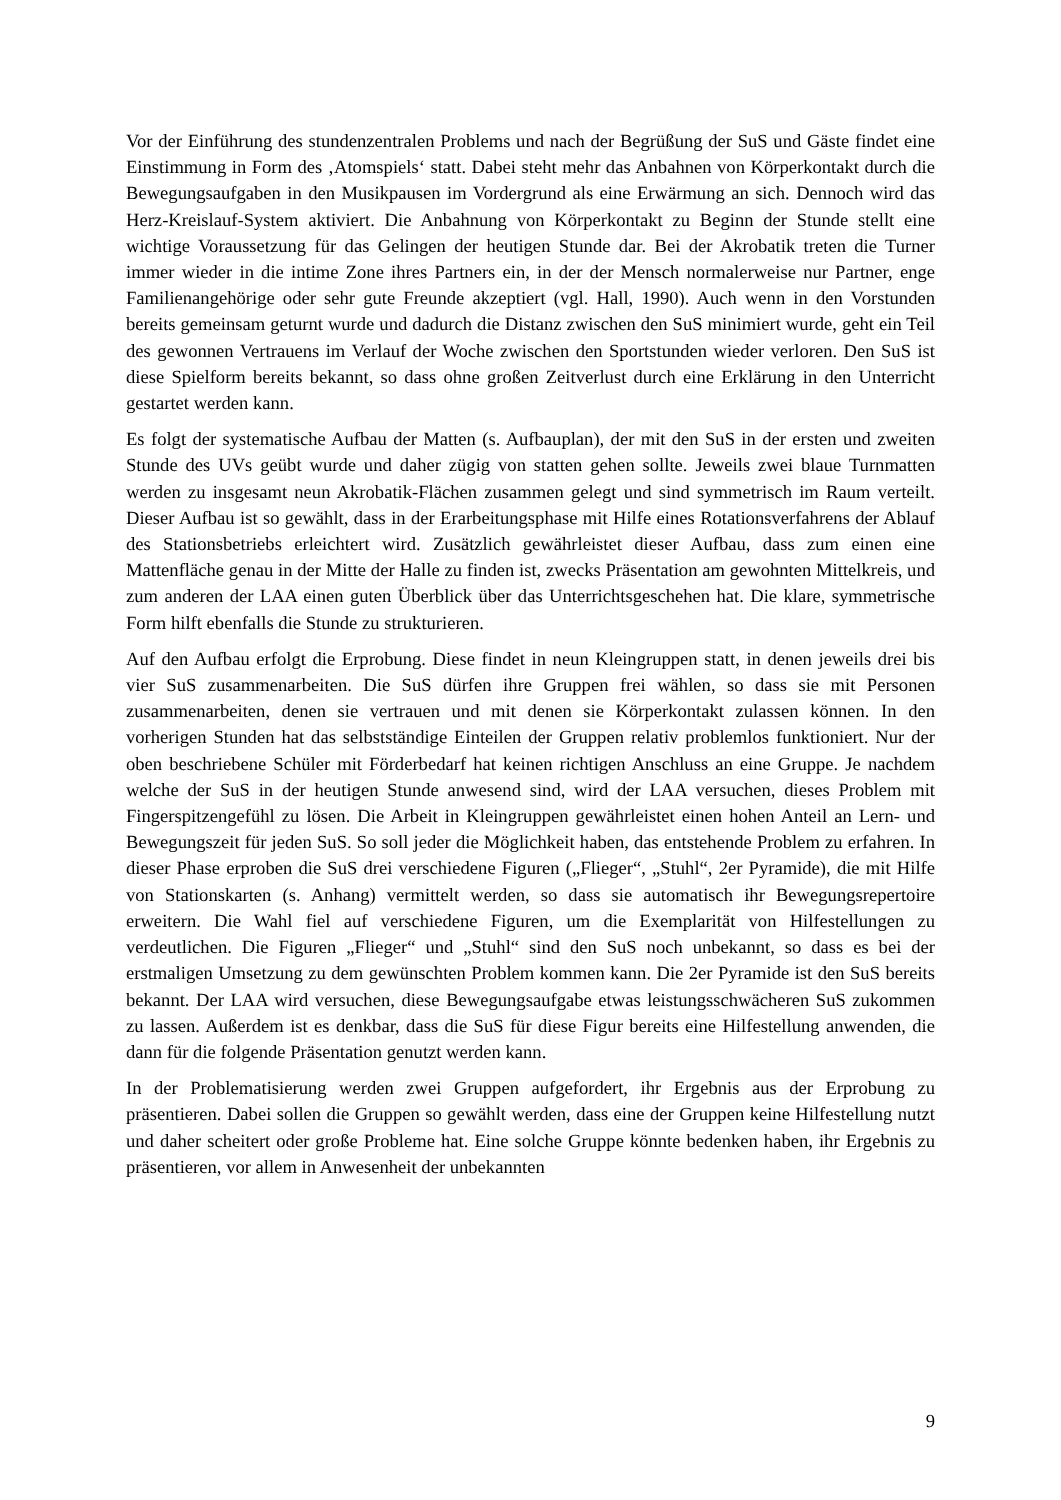Vor der Einführung des stundenzentralen Problems und nach der Begrüßung der SuS und Gäste findet eine Einstimmung in Form des ‚Atomspiels‘ statt. Dabei steht mehr das Anbahnen von Körperkontakt durch die Bewegungsaufgaben in den Musikpausen im Vordergrund als eine Erwärmung an sich. Dennoch wird das Herz-Kreislauf-System aktiviert. Die Anbahnung von Körperkontakt zu Beginn der Stunde stellt eine wichtige Voraussetzung für das Gelingen der heutigen Stunde dar. Bei der Akrobatik treten die Turner immer wieder in die intime Zone ihres Partners ein, in der der Mensch normalerweise nur Partner, enge Familienangehörige oder sehr gute Freunde akzeptiert (vgl. Hall, 1990). Auch wenn in den Vorstunden bereits gemeinsam geturnt wurde und dadurch die Distanz zwischen den SuS minimiert wurde, geht ein Teil des gewonnen Vertrauens im Verlauf der Woche zwischen den Sportstunden wieder verloren. Den SuS ist diese Spielform bereits bekannt, so dass ohne großen Zeitverlust durch eine Erklärung in den Unterricht gestartet werden kann.
Es folgt der systematische Aufbau der Matten (s. Aufbauplan), der mit den SuS in der ersten und zweiten Stunde des UVs geübt wurde und daher zügig von statten gehen sollte. Jeweils zwei blaue Turnmatten werden zu insgesamt neun Akrobatik-Flächen zusammen gelegt und sind symmetrisch im Raum verteilt. Dieser Aufbau ist so gewählt, dass in der Erarbeitungsphase mit Hilfe eines Rotationsverfahrens der Ablauf des Stationsbetriebs erleichtert wird. Zusätzlich gewährleistet dieser Aufbau, dass zum einen eine Mattenfläche genau in der Mitte der Halle zu finden ist, zwecks Präsentation am gewohnten Mittelkreis, und zum anderen der LAA einen guten Überblick über das Unterrichtsgeschehen hat. Die klare, symmetrische Form hilft ebenfalls die Stunde zu strukturieren.
Auf den Aufbau erfolgt die Erprobung. Diese findet in neun Kleingruppen statt, in denen jeweils drei bis vier SuS zusammenarbeiten. Die SuS dürfen ihre Gruppen frei wählen, so dass sie mit Personen zusammenarbeiten, denen sie vertrauen und mit denen sie Körperkontakt zulassen können. In den vorherigen Stunden hat das selbstständige Einteilen der Gruppen relativ problemlos funktioniert. Nur der oben beschriebene Schüler mit Förderbedarf hat keinen richtigen Anschluss an eine Gruppe. Je nachdem welche der SuS in der heutigen Stunde anwesend sind, wird der LAA versuchen, dieses Problem mit Fingerspitzengefühl zu lösen. Die Arbeit in Kleingruppen gewährleistet einen hohen Anteil an Lern- und Bewegungszeit für jeden SuS. So soll jeder die Möglichkeit haben, das entstehende Problem zu erfahren. In dieser Phase erproben die SuS drei verschiedene Figuren („Flieger“, „Stuhl“, 2er Pyramide), die mit Hilfe von Stationskarten (s. Anhang) vermittelt werden, so dass sie automatisch ihr Bewegungsrepertoire erweitern. Die Wahl fiel auf verschiedene Figuren, um die Exemplarität von Hilfestellungen zu verdeutlichen. Die Figuren „Flieger“ und „Stuhl“ sind den SuS noch unbekannt, so dass es bei der erstmaligen Umsetzung zu dem gewünschten Problem kommen kann. Die 2er Pyramide ist den SuS bereits bekannt. Der LAA wird versuchen, diese Bewegungsaufgabe etwas leistungsschwächeren SuS zukommen zu lassen. Außerdem ist es denkbar, dass die SuS für diese Figur bereits eine Hilfestellung anwenden, die dann für die folgende Präsentation genutzt werden kann.
In der Problematisierung werden zwei Gruppen aufgefordert, ihr Ergebnis aus der Erprobung zu präsentieren. Dabei sollen die Gruppen so gewählt werden, dass eine der Gruppen keine Hilfestellung nutzt und daher scheitert oder große Probleme hat. Eine solche Gruppe könnte bedenken haben, ihr Ergebnis zu präsentieren, vor allem in Anwesenheit der unbekannten
9